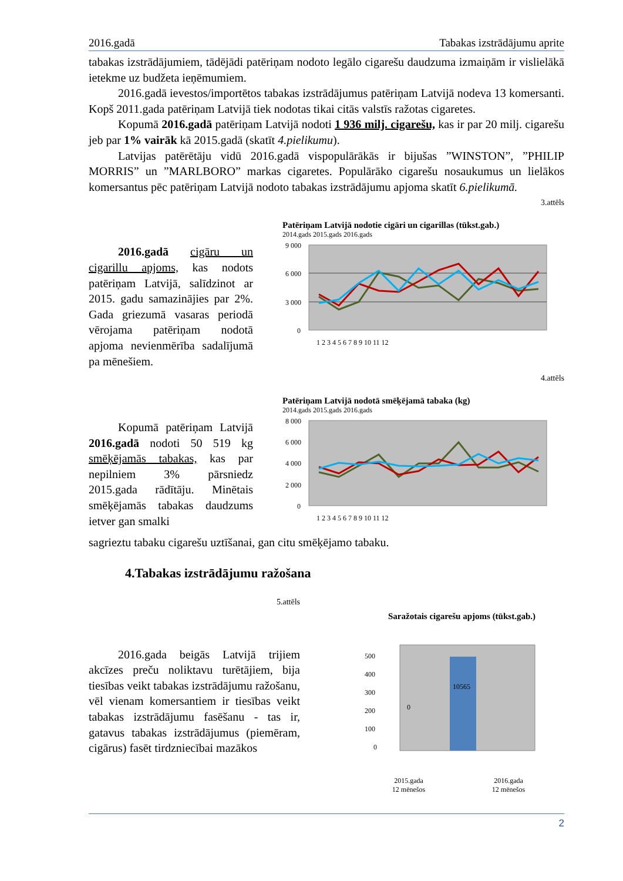2016.gadā Tabakas izstrādājumu aprite
tabakas izstrādājumiem, tādējādi patēriņam nodoto legālo cigarešu daudzuma izmaiņām ir vislielākā ietekme uz budžeta ieņēmumiem.
2016.gadā ievestos/importētos tabakas izstrādājumus patēriņam Latvijā nodeva 13 komersanti. Kopš 2011.gada patēriņam Latvijā tiek nodotas tikai citās valstīs ražotas cigaretes.
Kopumā 2016.gadā patēriņam Latvijā nodoti 1 936 milj. cigarešu, kas ir par 20 milj. cigarešu jeb par 1% vairāk kā 2015.gadā (skatīt 4.pielikumu).
Latvijas patērētāju vidū 2016.gadā vispopulārākās ir bijušas ”WINSTON”, ”PHILIP MORRIS” un ”MARLBORO” markas cigaretes. Populārāko cigarešu nosaukumus un lielākos komersantus pēc patēriņam Latvijā nodoto tabakas izstrādājumu apjoma skatīt 6.pielikumā.
3.attēls
2016.gadā cigāru un cigarillu apjoms, kas nodots patēriņam Latvijā, salīdzinot ar 2015. gadu samazinājies par 2%. Gada griezumā vasaras periodā vērojama patēriņam nodotā apjoma nevienmērība sadalījumā pa mēnešiem.
Patēriņam Latvijā nodotie cigāri un cigarillas (tūkst.gab.)
2014.gads 2015.gads 2016.gads
9 000
6 000
3 000
0
1 2 3 4 5 6 7 8 9 10 11 12
4.attēls
Kopumā patēriņam Latvijā 2016.gadā nodoti 50 519 kg smēķējamās tabakas, kas par nepilniem 3% pārsniedz 2015.gada rādītāju. Minētais smēķējamās tabakas daudzums ietver gan smalki
Patēriņam Latvijā nodotā smēķējamā tabaka (kg)
2014.gads 2015.gads 2016.gads
8 000
6 000
4 000
2 000
0
1 2 3 4 5 6 7 8 9 10 11 12
sagrieztu tabaku cigarešu uztīšanai, gan citu smēķējamo tabaku.
4.Tabakas izstrādājumu ražošana
5.attēls
2016.gada beigās Latvijā trijiem akcīzes preču noliktavu turētājiem, bija tiesības veikt tabakas izstrādājumu ražošanu, vēl vienam komersantiem ir tiesības veikt tabakas izstrādājumu fasēšanu - tas ir, gatavus tabakas izstrādājumus (piemēram, cigārus) fasēt tirdzniecībai mazākos
Saražotais cigarešu apjoms (tūkst.gab.)
500
400
300
200
100
0
10565
0
2015.gada
12 mēnešos 2016.gada
12 mēnešos
2